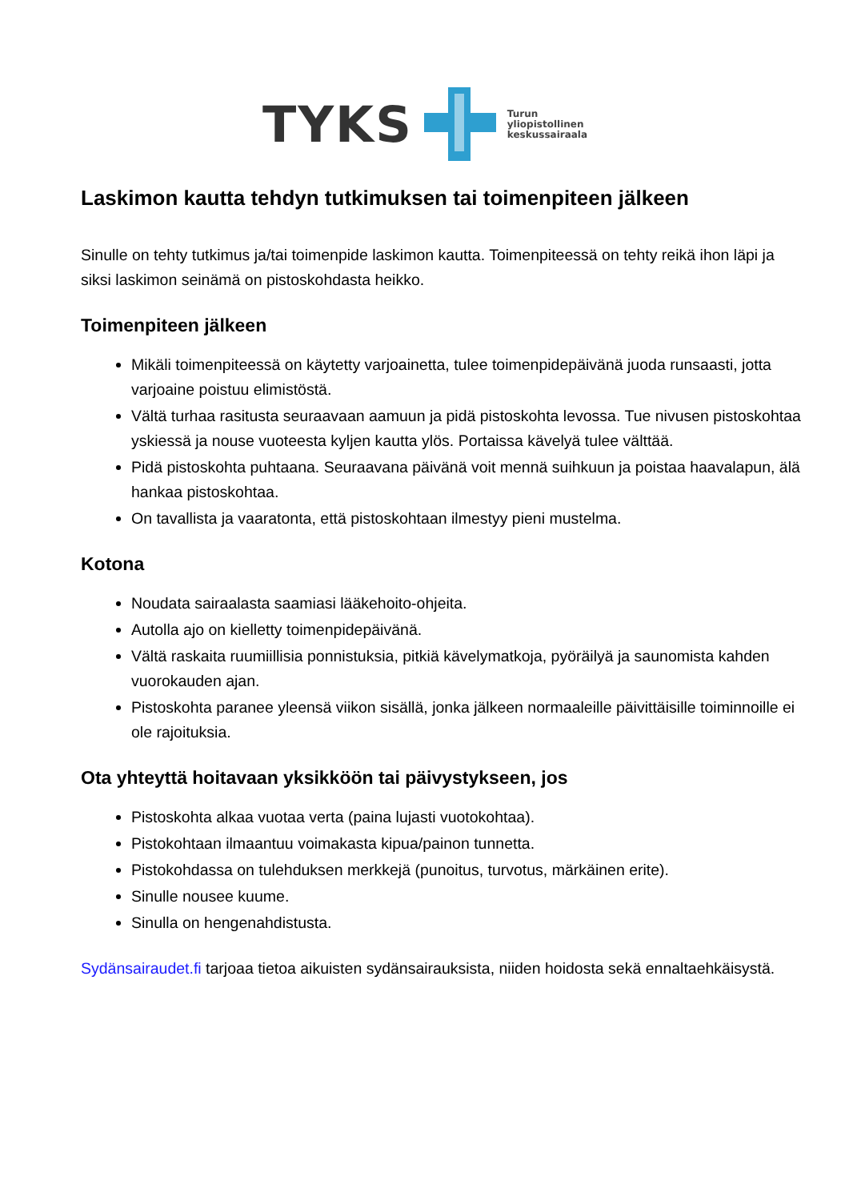TYKS Turun
yliopistollinen
keskussairaala
Laskimon kautta tehdyn tutkimuksen tai toimenpiteen jälkeen
Sinulle on tehty tutkimus ja/tai toimenpide laskimon kautta. Toimenpiteessä on tehty reikä ihon läpi ja siksi laskimon seinämä on pistoskohdasta heikko.
Toimenpiteen jälkeen
Mikäli toimenpiteessä on käytetty varjoainetta, tulee toimenpidepäivänä juoda runsaasti, jotta varjoaine poistuu elimistöstä.
Vältä turhaa rasitusta seuraavaan aamuun ja pidä pistoskohta levossa. Tue nivusen pistoskohtaa yskiessä ja nouse vuoteesta kyljen kautta ylös. Portaissa kävelyä tulee välttää.
Pidä pistoskohta puhtaana. Seuraavana päivänä voit mennä suihkuun ja poistaa haavalapun, älä hankaa pistoskohtaa.
On tavallista ja vaaratonta, että pistoskohtaan ilmestyy pieni mustelma.
Kotona
Noudata sairaalasta saamiasi lääkehoito-ohjeita.
Autolla ajo on kielletty toimenpidepäivänä.
Vältä raskaita ruumiillisia ponnistuksia, pitkiä kävelymatkoja, pyöräilyä ja saunomista kahden vuorokauden ajan.
Pistoskohta paranee yleensä viikon sisällä, jonka jälkeen normaaleille päivittäisille toiminnoille ei ole rajoituksia.
Ota yhteyttä hoitavaan yksikköön tai päivystykseen, jos
Pistoskohta alkaa vuotaa verta (paina lujasti vuotokohtaa).
Pistokohtaan ilmaantuu voimakasta kipua/painon tunnetta.
Pistokohdassa on tulehduksen merkkejä (punoitus, turvotus, märkäinen erite).
Sinulle nousee kuume.
Sinulla on hengenahdistusta.
Sydänsairaudet.fi tarjoaa tietoa aikuisten sydänsairauksista, niiden hoidosta sekä ennaltaehkäisystä.